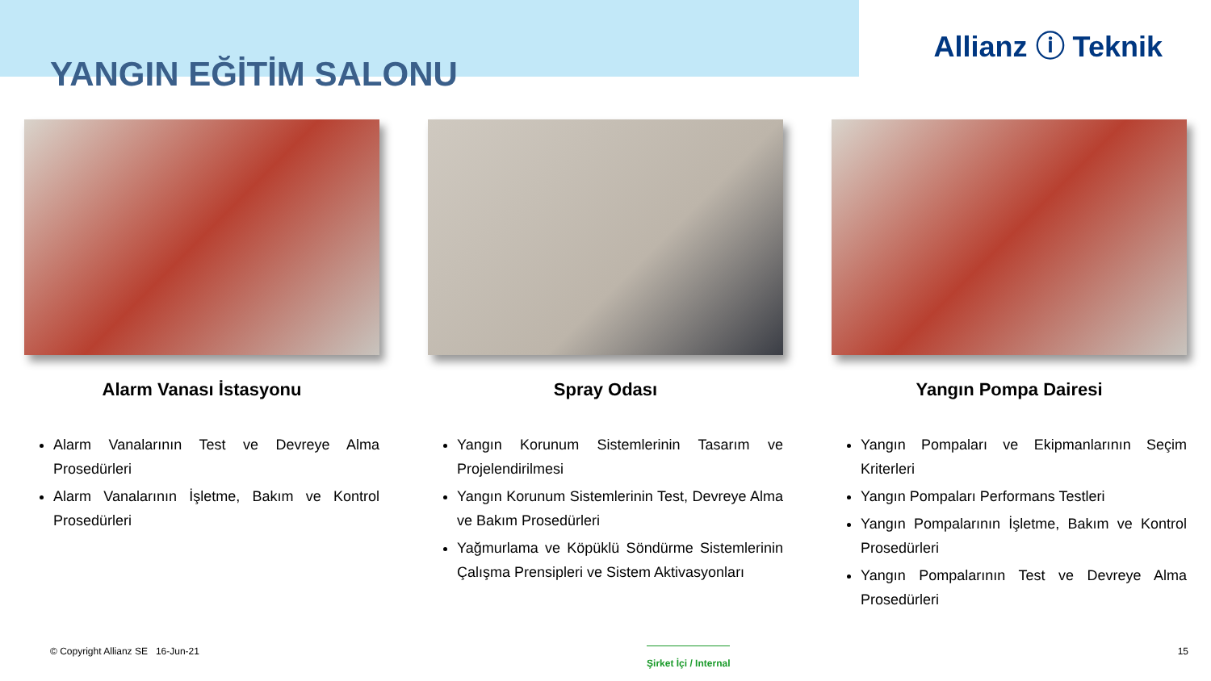YANGIN EĞİTİM SALONU
Allianz ⓘ Teknik
Alarm Vanası İstasyonu
Alarm Vanalarının Test ve Devreye Alma Prosedürleri
Alarm Vanalarının İşletme, Bakım ve Kontrol Prosedürleri
Spray Odası
Yangın Korunum Sistemlerinin Tasarım ve Projelendirilmesi
Yangın Korunum Sistemlerinin Test, Devreye Alma ve Bakım Prosedürleri
Yağmurlama ve Köpüklü Söndürme Sistemlerinin Çalışma Prensipleri ve Sistem Aktivasyonları
Yangın Pompa Dairesi
Yangın Pompaları ve Ekipmanlarının Seçim Kriterleri
Yangın Pompaları Performans Testleri
Yangın Pompalarının İşletme, Bakım ve Kontrol Prosedürleri
Yangın Pompalarının Test ve Devreye Alma Prosedürleri
© Copyright Allianz SE 16-Jun-21 Şirket İçi / Internal 15